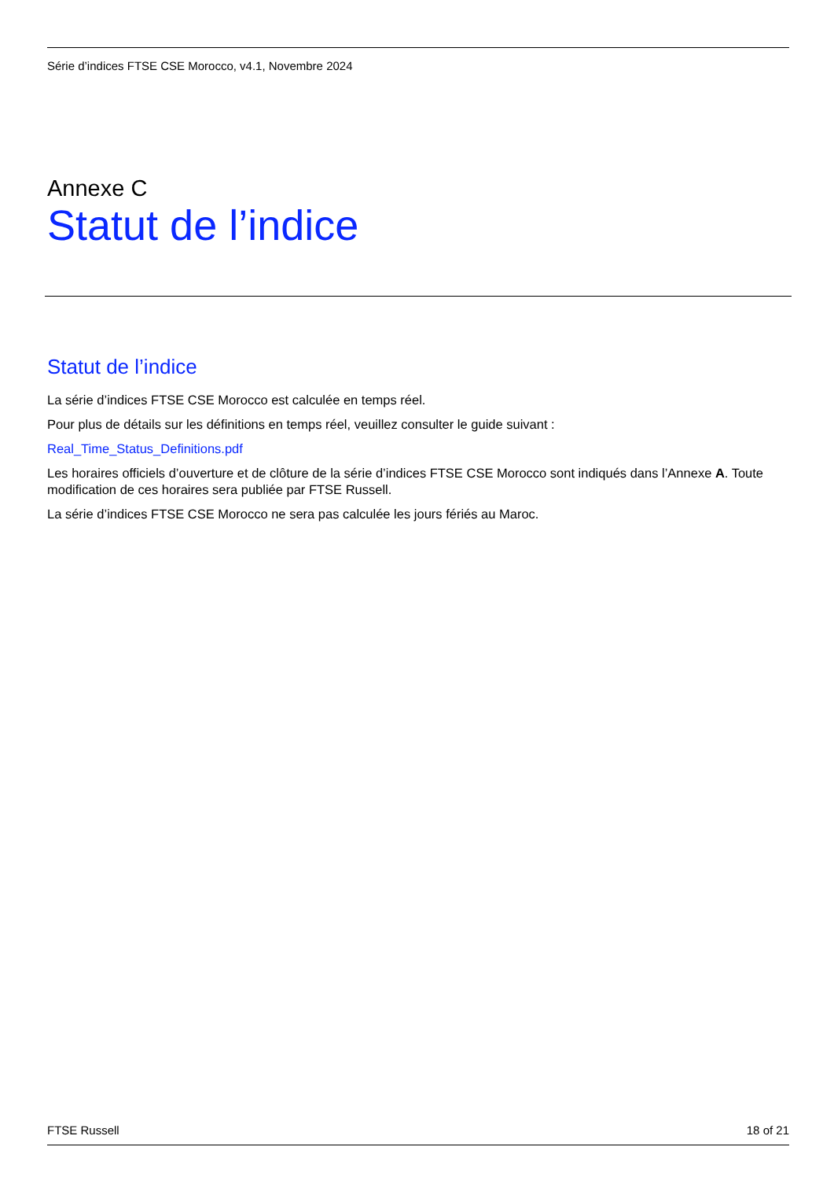Série d’indices FTSE CSE Morocco, v4.1, Novembre 2024
Annexe C
Statut de l’indice
Statut de l’indice
La série d’indices FTSE CSE Morocco est calculée en temps réel.
Pour plus de détails sur les définitions en temps réel, veuillez consulter le guide suivant :
Real_Time_Status_Definitions.pdf
Les horaires officiels d’ouverture et de clôture de la série d’indices FTSE CSE Morocco sont indiqués dans l’Annexe A. Toute modification de ces horaires sera publiée par FTSE Russell.
La série d’indices FTSE CSE Morocco ne sera pas calculée les jours fériés au Maroc.
FTSE Russell 18 of 21